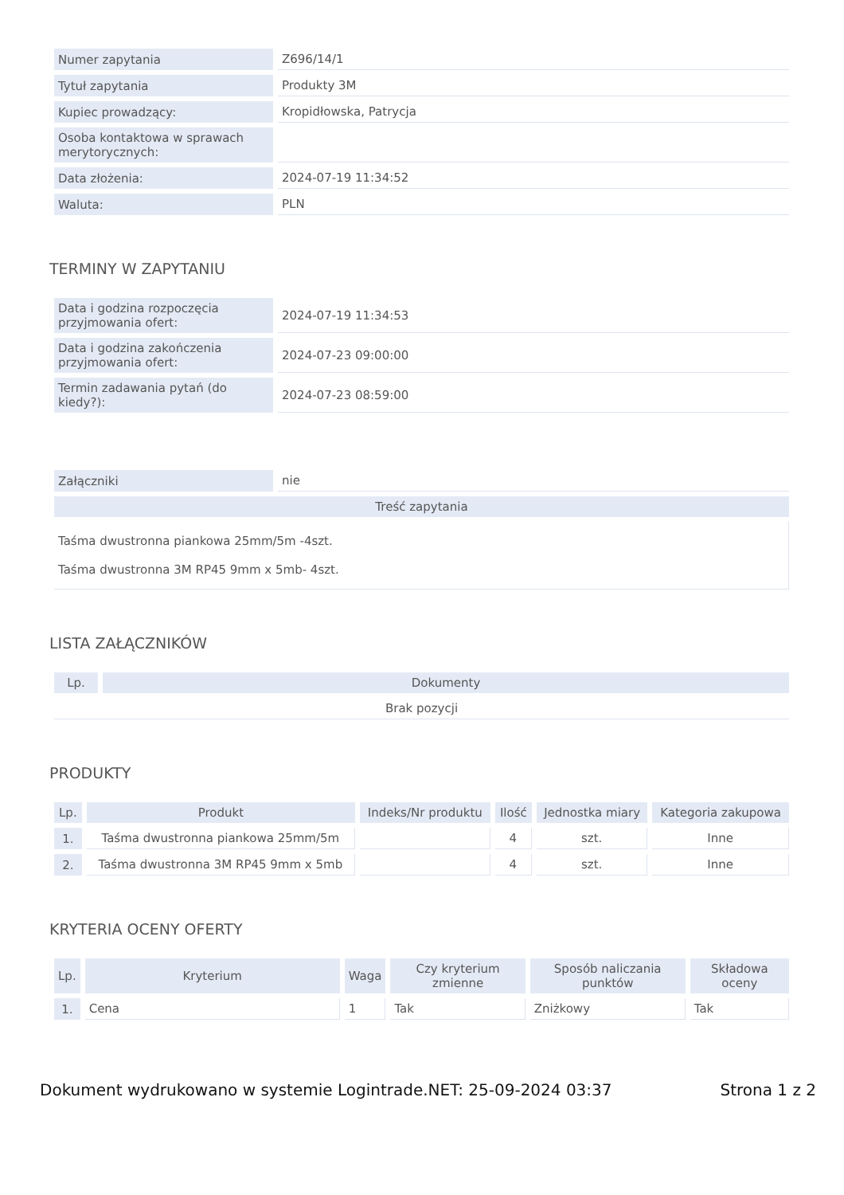| Numer zapytania | Z696/14/1 |
| Tytuł zapytania | Produkty 3M |
| Kupiec prowadzący: | Kropidłowska, Patrycja |
| Osoba kontaktowa w sprawach merytorycznych: | |
| Data złożenia: | 2024-07-19 11:34:52 |
| Waluta: | PLN |
TERMINY W ZAPYTANIU
| Data i godzina rozpoczęcia przyjmowania ofert: | 2024-07-19 11:34:53 |
| Data i godzina zakończenia przyjmowania ofert: | 2024-07-23 09:00:00 |
| Termin zadawania pytań (do kiedy?): | 2024-07-23 08:59:00 |
| Załączniki | nie |
| Treść zapytania | |
| Taśma dwustronna piankowa 25mm/5m -4szt. Taśma dwustronna 3M RP45 9mm x 5mb- 4szt. | |
LISTA ZAŁĄCZNIKÓW
| Lp. | Dokumenty |
| --- | --- |
| Brak pozycji | |
PRODUKTY
| Lp. | Produkt | Indeks/Nr produktu | Ilość | Jednostka miary | Kategoria zakupowa |
| --- | --- | --- | --- | --- | --- |
| 1. | Taśma dwustronna piankowa 25mm/5m | | 4 | szt. | Inne |
| 2. | Taśma dwustronna 3M RP45 9mm x 5mb | | 4 | szt. | Inne |
KRYTERIA OCENY OFERTY
| Lp. | Kryterium | Waga | Czy kryterium zmienne | Sposób naliczania punktów | Składowa oceny |
| --- | --- | --- | --- | --- | --- |
| 1. | Cena | 1 | Tak | Zniżkowy | Tak |
Dokument wydrukowano w systemie Logintrade.NET: 25-09-2024 03:37 Strona 1 z 2